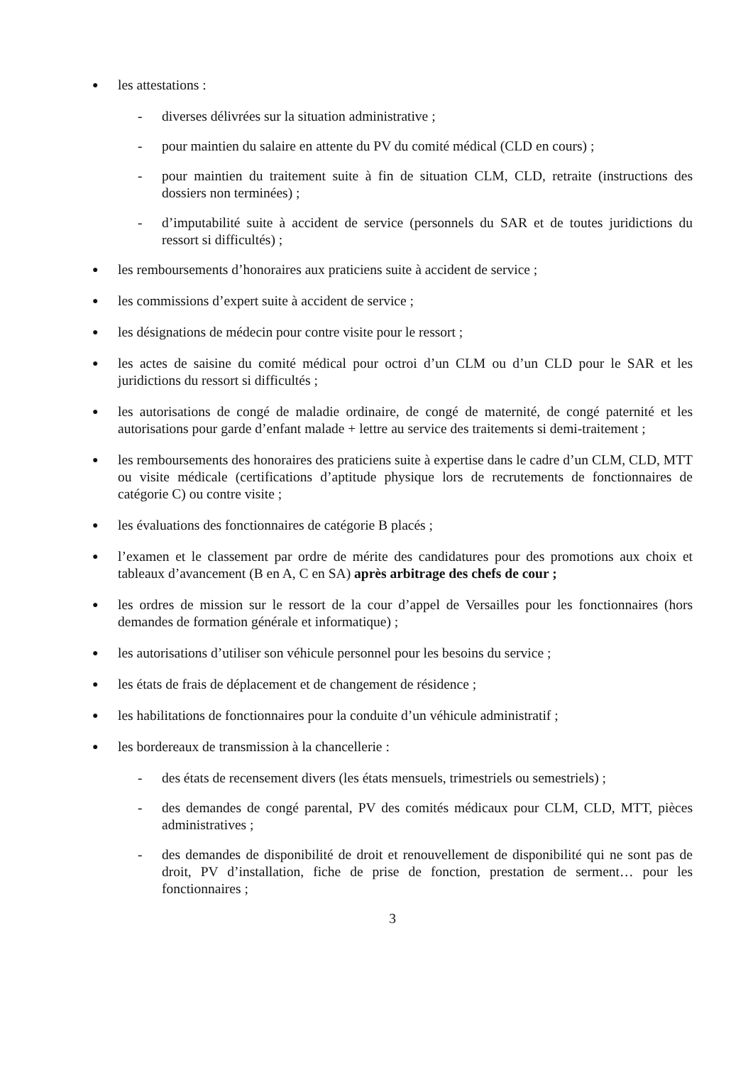● les attestations :
- diverses délivrées sur la situation administrative ;
- pour maintien du salaire en attente du PV du comité médical (CLD en cours) ;
- pour maintien du traitement suite à fin de situation CLM, CLD, retraite (instructions des dossiers non terminées) ;
- d’imputabilité suite à accident de service (personnels du SAR et de toutes juridictions du ressort si difficultés) ;
● les remboursements d’honoraires aux praticiens suite à accident de service ;
● les commissions d’expert suite à accident de service ;
● les désignations de médecin pour contre visite pour le ressort ;
● les actes de saisine du comité médical pour octroi d’un CLM ou d’un CLD pour le SAR et les juridictions du ressort si difficultés ;
● les autorisations de congé de maladie ordinaire, de congé de maternité, de congé paternité et les autorisations pour garde d’enfant malade + lettre au service des traitements si demi-traitement ;
● les remboursements des honoraires des praticiens suite à expertise dans le cadre d’un CLM, CLD, MTT ou visite médicale (certifications d’aptitude physique lors de recrutements de fonctionnaires de catégorie C) ou contre visite ;
● les évaluations des fonctionnaires de catégorie B placés ;
● l’examen et le classement par ordre de mérite des candidatures pour des promotions aux choix et tableaux d’avancement (B en A, C en SA) après arbitrage des chefs de cour ;
● les ordres de mission sur le ressort de la cour d’appel de Versailles pour les fonctionnaires (hors demandes de formation générale et informatique) ;
● les autorisations d’utiliser son véhicule personnel pour les besoins du service ;
● les états de frais de déplacement et de changement de résidence ;
● les habilitations de fonctionnaires pour la conduite d’un véhicule administratif ;
● les bordereaux de transmission à la chancellerie :
- des états de recensement divers (les états mensuels, trimestriels ou semestriels) ;
- des demandes de congé parental, PV des comités médicaux pour CLM, CLD, MTT, pièces administratives ;
- des demandes de disponibilité de droit et renouvellement de disponibilité qui ne sont pas de droit, PV d’installation, fiche de prise de fonction, prestation de serment… pour les fonctionnaires ;
3